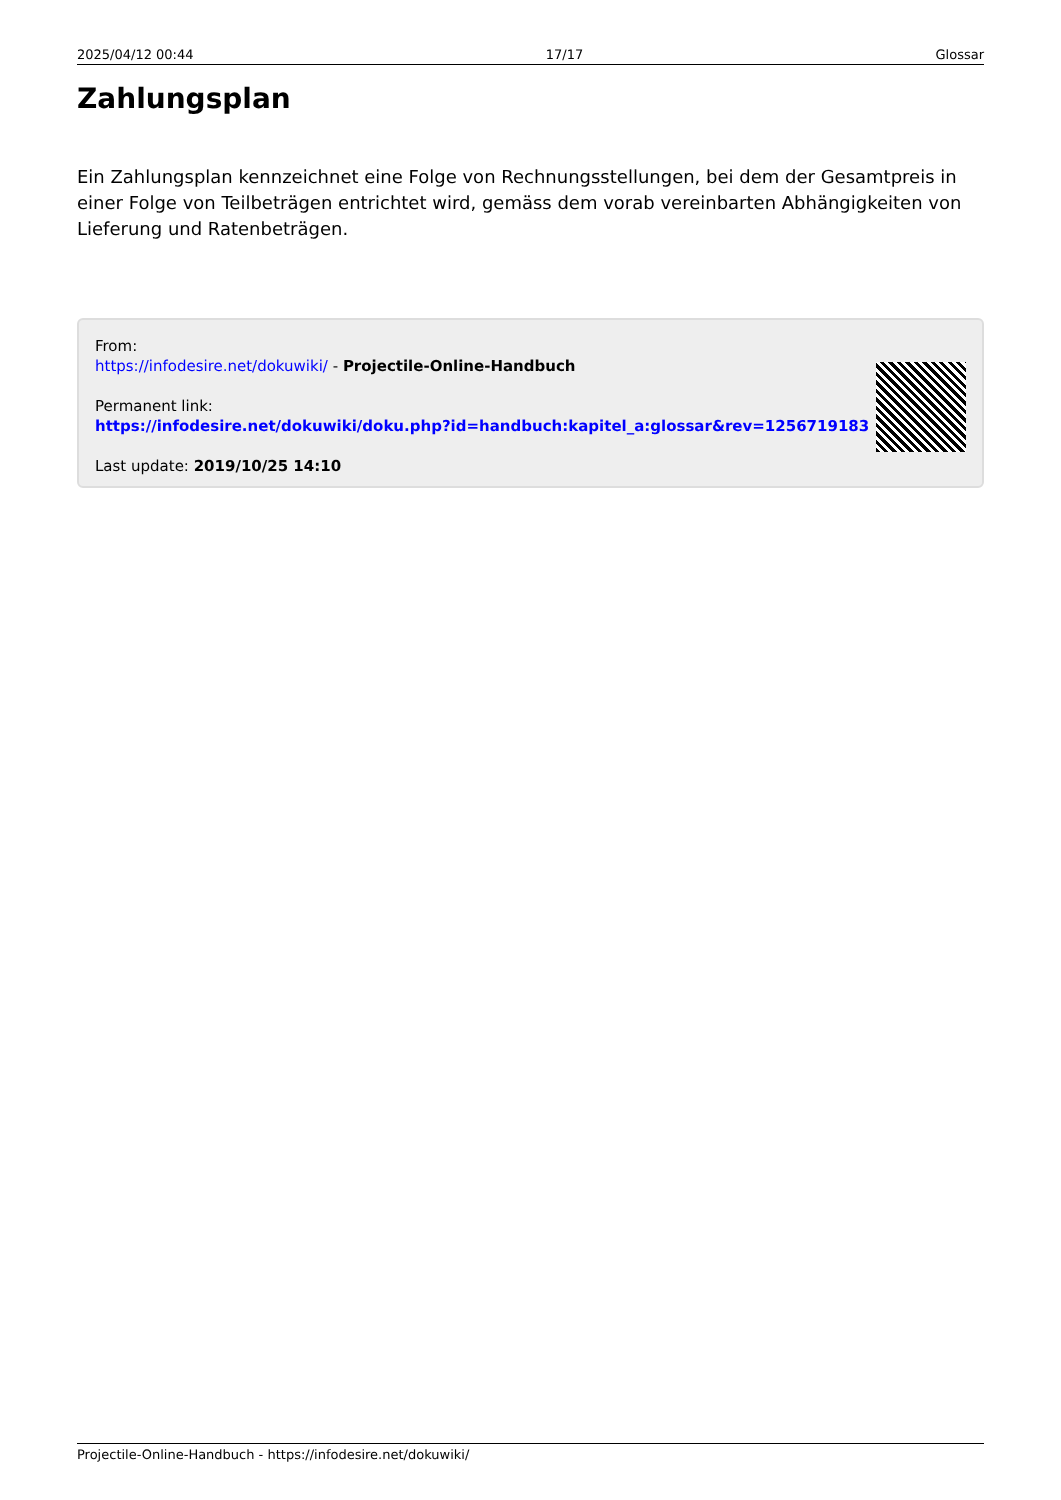2025/04/12 00:44 17/17 Glossar
Zahlungsplan
Ein Zahlungsplan kennzeichnet eine Folge von Rechnungsstellungen, bei dem der Gesamtpreis in einer Folge von Teilbeträgen entrichtet wird, gemäss dem vorab vereinbarten Abhängigkeiten von Lieferung und Ratenbeträgen.
From:
https://infodesire.net/dokuwiki/ - Projectile-Online-Handbuch
Permanent link:
https://infodesire.net/dokuwiki/doku.php?id=handbuch:kapitel_a:glossar&rev=1256719183
Last update: 2019/10/25 14:10
Projectile-Online-Handbuch - https://infodesire.net/dokuwiki/